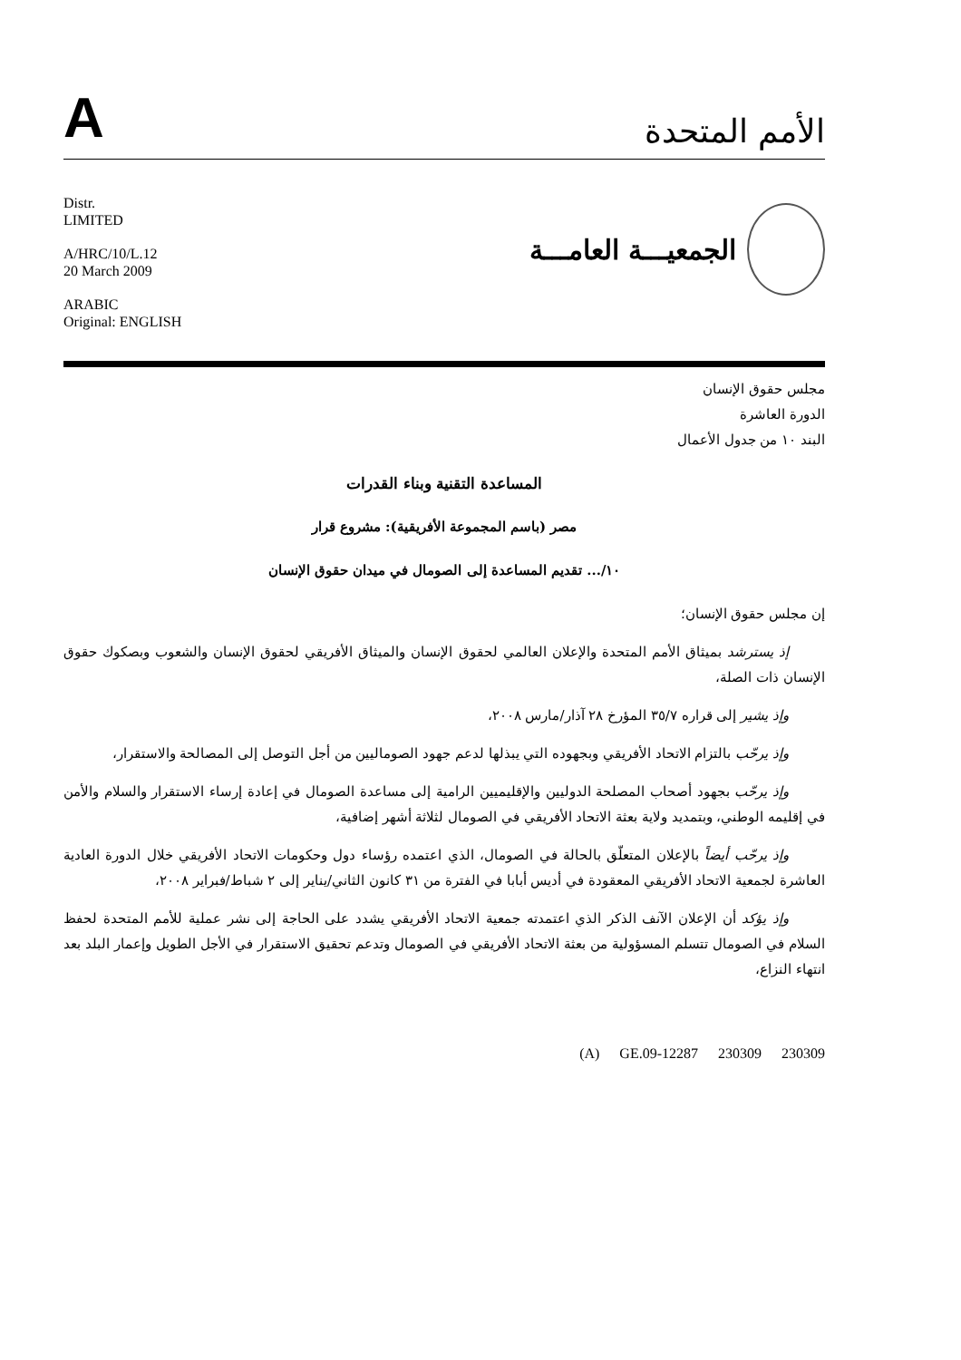A
الأمم المتحدة
Distr.
LIMITED
A/HRC/10/L.12
20 March 2009
ARABIC
Original: ENGLISH
الجمعيـــة العامـــة
مجلس حقوق الإنسان
الدورة العاشرة
البند ١٠ من جدول الأعمال
المساعدة التقنية وبناء القدرات
مصر (باسم المجموعة الأفريقية): مشروع قرار
١٠/... تقديم المساعدة إلى الصومال في ميدان حقوق الإنسان
إن مجلس حقوق الإنسان؛
إذ يسترشد بميثاق الأمم المتحدة والإعلان العالمي لحقوق الإنسان والميثاق الأفريقي لحقوق الإنسان والشعوب وبصكوك حقوق الإنسان ذات الصلة،
وإذ يشير إلى قراره ٣٥/٧ المؤرخ ٢٨ آذار/مارس ٢٠٠٨،
وإذ يرحّب بالتزام الاتحاد الأفريقي وبجهوده التي يبذلها لدعم جهود الصوماليين من أجل التوصل إلى المصالحة والاستقرار،
وإذ يرحّب بجهود أصحاب المصلحة الدوليين والإقليميين الرامية إلى مساعدة الصومال في إعادة إرساء الاستقرار والسلام والأمن في إقليمه الوطني، وبتمديد ولاية بعثة الاتحاد الأفريقي في الصومال لثلاثة أشهر إضافية،
وإذ يرحّب أيضاً بالإعلان المتعلّق بالحالة في الصومال، الذي اعتمده رؤساء دول وحكومات الاتحاد الأفريقي خلال الدورة العادية العاشرة لجمعية الاتحاد الأفريقي المعقودة في أديس أبابا في الفترة من ٣١ كانون الثاني/يناير إلى ٢ شباط/فبراير ٢٠٠٨،
وإذ يؤكد أن الإعلان الآنف الذكر الذي اعتمدته جمعية الاتحاد الأفريقي يشدد على الحاجة إلى نشر عملية للأمم المتحدة لحفظ السلام في الصومال تتسلم المسؤولية من بعثة الاتحاد الأفريقي في الصومال وتدعم تحقيق الاستقرار في الأجل الطويل وإعمار البلد بعد انتهاء النزاع،
(A) GE.09-12287 230309 230309